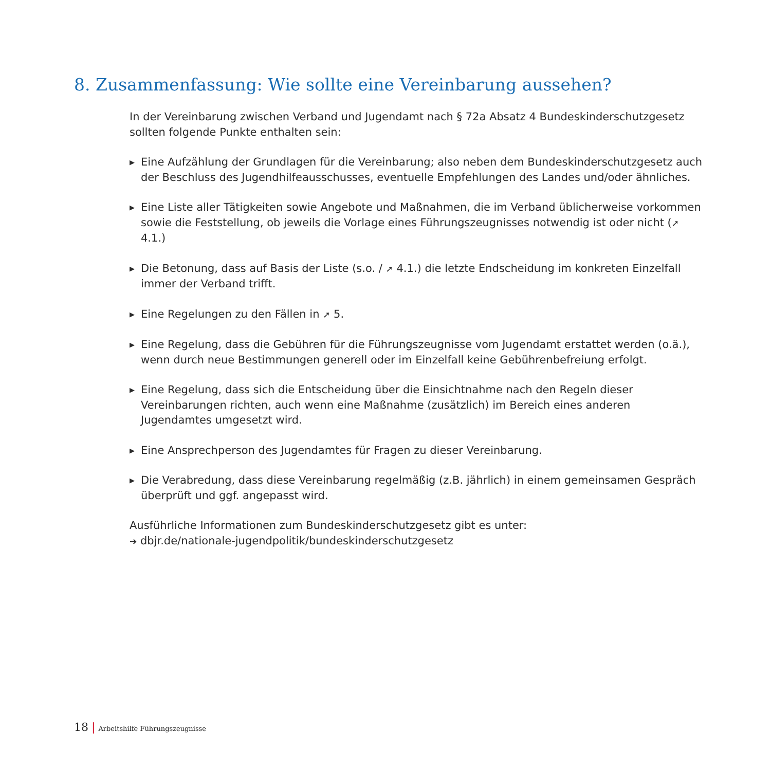8. Zusammenfassung: Wie sollte eine Vereinbarung aussehen?
In der Vereinbarung zwischen Verband und Jugendamt nach § 72a Absatz 4 Bundeskinderschutzgesetz sollten folgende Punkte enthalten sein:
▶ Eine Aufzählung der Grundlagen für die Vereinbarung; also neben dem Bundeskinderschutzgesetz auch der Beschluss des Jugendhilfeausschusses, eventuelle Empfehlungen des Landes und/oder ähnliches.
▶ Eine Liste aller Tätigkeiten sowie Angebote und Maßnahmen, die im Verband üblicherweise vorkommen sowie die Feststellung, ob jeweils die Vorlage eines Führungszeugnisses notwendig ist oder nicht (➚ 4.1.)
▶ Die Betonung, dass auf Basis der Liste (s.o. / ➚ 4.1.) die letzte Endscheidung im konkreten Einzelfall immer der Verband trifft.
▶ Eine Regelungen zu den Fällen in ➚ 5.
▶ Eine Regelung, dass die Gebühren für die Führungszeugnisse vom Jugendamt erstattet werden (o.ä.), wenn durch neue Bestimmungen generell oder im Einzelfall keine Gebührenbefreiung erfolgt.
▶ Eine Regelung, dass sich die Entscheidung über die Einsichtnahme nach den Regeln dieser Vereinbarungen richten, auch wenn eine Maßnahme (zusätzlich) im Bereich eines anderen Jugendamtes umgesetzt wird.
▶ Eine Ansprechperson des Jugendamtes für Fragen zu dieser Vereinbarung.
▶ Die Verabredung, dass diese Vereinbarung regelmäßig (z.B. jährlich) in einem gemeinsamen Gespräch überprüft und ggf. angepasst wird.
Ausführliche Informationen zum Bundeskinderschutzgesetz gibt es unter:
➔ dbjr.de/nationale-jugendpolitik/bundeskinderschutzgesetz
18 | Arbeitshilfe Führungszeugnisse